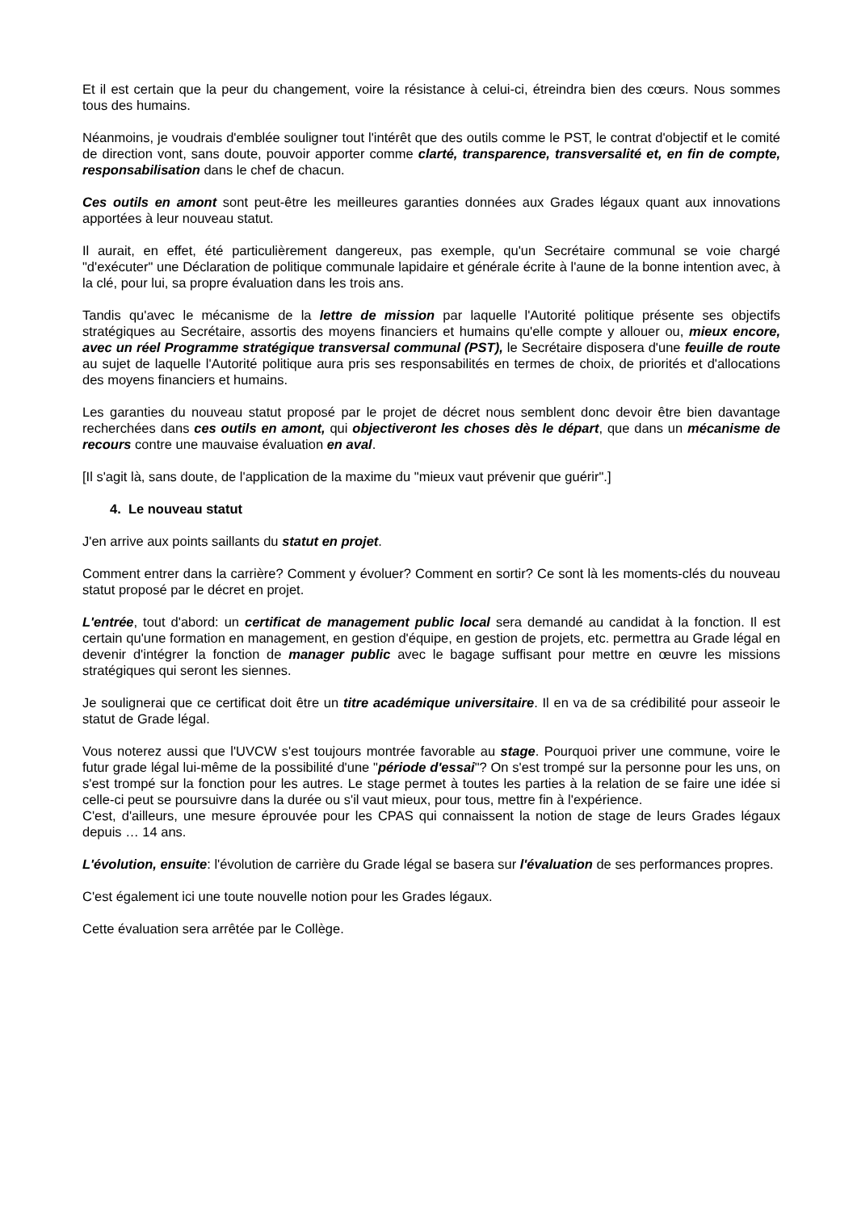Et il est certain que la peur du changement, voire la résistance à celui-ci, étreindra bien des cœurs. Nous sommes tous des humains.
Néanmoins, je voudrais d'emblée souligner tout l'intérêt que des outils comme le PST, le contrat d'objectif et le comité de direction vont, sans doute, pouvoir apporter comme clarté, transparence, transversalité et, en fin de compte, responsabilisation dans le chef de chacun.
Ces outils en amont sont peut-être les meilleures garanties données aux Grades légaux quant aux innovations apportées à leur nouveau statut.
Il aurait, en effet, été particulièrement dangereux, pas exemple, qu'un Secrétaire communal se voie chargé "d'exécuter" une Déclaration de politique communale lapidaire et générale écrite à l'aune de la bonne intention avec, à la clé, pour lui, sa propre évaluation dans les trois ans.
Tandis qu'avec le mécanisme de la lettre de mission par laquelle l'Autorité politique présente ses objectifs stratégiques au Secrétaire, assortis des moyens financiers et humains qu'elle compte y allouer ou, mieux encore, avec un réel Programme stratégique transversal communal (PST), le Secrétaire disposera d'une feuille de route au sujet de laquelle l'Autorité politique aura pris ses responsabilités en termes de choix, de priorités et d'allocations des moyens financiers et humains.
Les garanties du nouveau statut proposé par le projet de décret nous semblent donc devoir être bien davantage recherchées dans ces outils en amont, qui objectiveront les choses dès le départ, que dans un mécanisme de recours contre une mauvaise évaluation en aval.
[Il s'agit là, sans doute, de l'application de la maxime du "mieux vaut prévenir que guérir".]
4. Le nouveau statut
J'en arrive aux points saillants du statut en projet.
Comment entrer dans la carrière? Comment y évoluer? Comment en sortir? Ce sont là les moments-clés du nouveau statut proposé par le décret en projet.
L'entrée, tout d'abord: un certificat de management public local sera demandé au candidat à la fonction. Il est certain qu'une formation en management, en gestion d'équipe, en gestion de projets, etc. permettra au Grade légal en devenir d'intégrer la fonction de manager public avec le bagage suffisant pour mettre en œuvre les missions stratégiques qui seront les siennes.
Je soulignerai que ce certificat doit être un titre académique universitaire. Il en va de sa crédibilité pour asseoir le statut de Grade légal.
Vous noterez aussi que l'UVCW s'est toujours montrée favorable au stage. Pourquoi priver une commune, voire le futur grade légal lui-même de la possibilité d'une "période d'essai"? On s'est trompé sur la personne pour les uns, on s'est trompé sur la fonction pour les autres. Le stage permet à toutes les parties à la relation de se faire une idée si celle-ci peut se poursuivre dans la durée ou s'il vaut mieux, pour tous, mettre fin à l'expérience.
C'est, d'ailleurs, une mesure éprouvée pour les CPAS qui connaissent la notion de stage de leurs Grades légaux depuis … 14 ans.
L'évolution, ensuite: l'évolution de carrière du Grade légal se basera sur l'évaluation de ses performances propres.
C'est également ici une toute nouvelle notion pour les Grades légaux.
Cette évaluation sera arrêtée par le Collège.